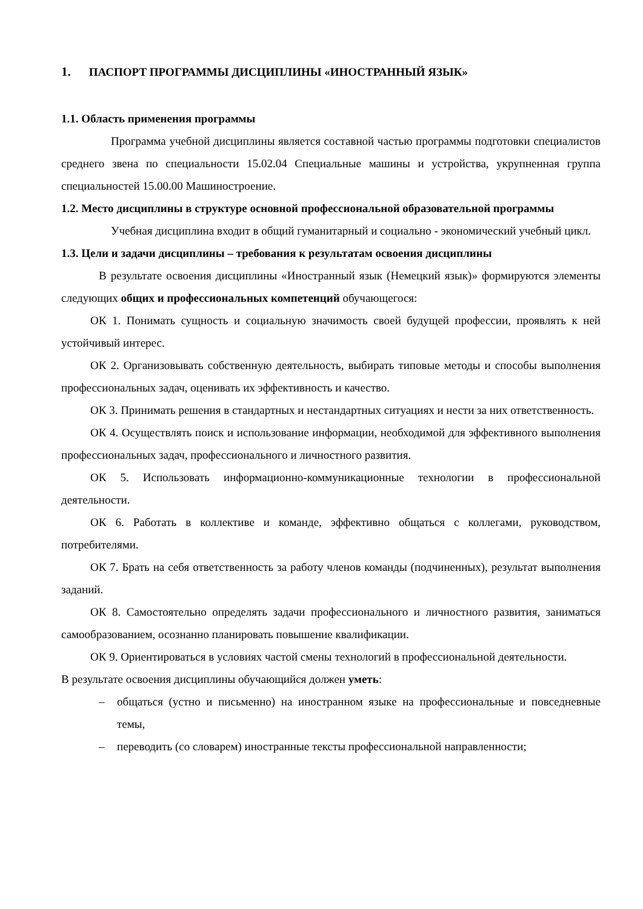1. ПАСПОРТ ПРОГРАММЫ ДИСЦИПЛИНЫ «ИНОСТРАННЫЙ ЯЗЫК»
1.1. Область применения программы
Программа учебной дисциплины является составной частью программы подготовки специалистов среднего звена по специальности 15.02.04 Специальные машины и устройства, укрупненная группа специальностей 15.00.00 Машиностроение.
1.2. Место дисциплины в структуре основной профессиональной образовательной программы
Учебная дисциплина входит в общий гуманитарный и социально - экономический учебный цикл.
1.3. Цели и задачи дисциплины – требования к результатам освоения дисциплины
В результате освоения дисциплины «Иностранный язык (Немецкий язык)» формируются элементы следующих общих и профессиональных компетенций обучающегося:
ОК 1. Понимать сущность и социальную значимость своей будущей профессии, проявлять к ней устойчивый интерес.
ОК 2. Организовывать собственную деятельность, выбирать типовые методы и способы выполнения профессиональных задач, оценивать их эффективность и качество.
ОК 3. Принимать решения в стандартных и нестандартных ситуациях и нести за них ответственность.
ОК 4. Осуществлять поиск и использование информации, необходимой для эффективного выполнения профессиональных задач, профессионального и личностного развития.
ОК 5. Использовать информационно-коммуникационные технологии в профессиональной деятельности.
ОК 6. Работать в коллективе и команде, эффективно общаться с коллегами, руководством, потребителями.
ОК 7. Брать на себя ответственность за работу членов команды (подчиненных), результат выполнения заданий.
ОК 8. Самостоятельно определять задачи профессионального и личностного развития, заниматься самообразованием, осознанно планировать повышение квалификации.
ОК 9. Ориентироваться в условиях частой смены технологий в профессиональной деятельности.
В результате освоения дисциплины обучающийся должен уметь:
– общаться (устно и письменно) на иностранном языке на профессиональные и повседневные темы,
– переводить (со словарем) иностранные тексты профессиональной направленности;